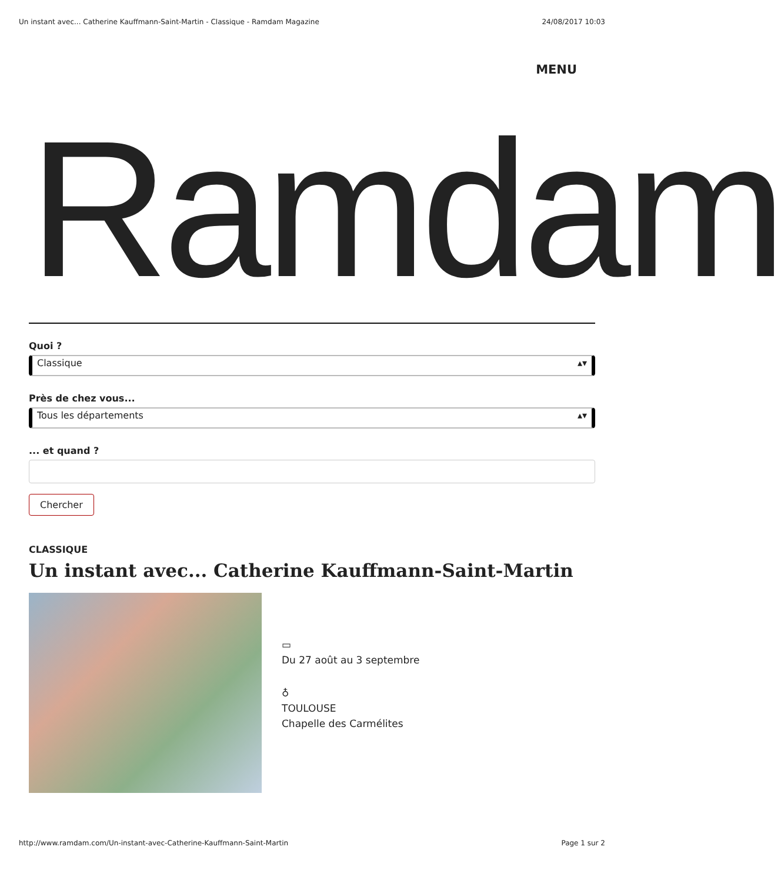Un instant avec... Catherine Kauffmann-Saint-Martin - Classique - Ramdam Magazine 24/08/2017 10:03
MENU
Ramdam
Quoi ?
Classique ▴▾
Près de chez vous...
Tous les départements ▴▾
... et quand ?
Chercher
CLASSIQUE
Un instant avec... Catherine Kauffmann-Saint-Martin
▭
Du 27 août au 3 septembre
♁
TOULOUSE
Chapelle des Carmélites
http://www.ramdam.com/Un-instant-avec-Catherine-Kauffmann-Saint-Martin Page 1 sur 2